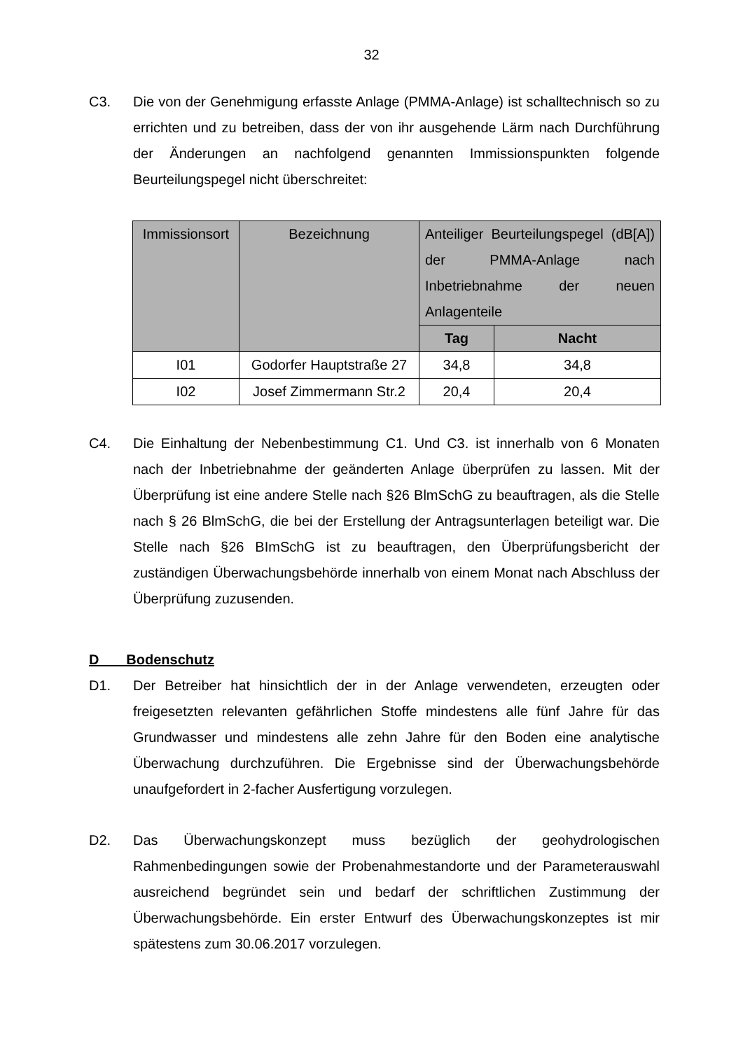32
C3. Die von der Genehmigung erfasste Anlage (PMMA-Anlage) ist schalltechnisch so zu errichten und zu betreiben, dass der von ihr ausgehende Lärm nach Durchführung der Änderungen an nachfolgend genannten Immissionspunkten folgende Beurteilungspegel nicht überschreitet:
| Immissionsort | Bezeichnung | Anteiliger Beurteilungspegel (dB[A]) der PMMA-Anlage nach Inbetriebnahme der neuen Anlagenteile | |
| --- | --- | --- | --- |
| | | Tag | Nacht |
| I01 | Godorfer Hauptstraße 27 | 34,8 | 34,8 |
| I02 | Josef Zimmermann Str.2 | 20,4 | 20,4 |
C4. Die Einhaltung der Nebenbestimmung C1. Und C3. ist innerhalb von 6 Monaten nach der Inbetriebnahme der geänderten Anlage überprüfen zu lassen. Mit der Überprüfung ist eine andere Stelle nach §26 BlmSchG zu beauftragen, als die Stelle nach § 26 BlmSchG, die bei der Erstellung der Antragsunterlagen beteiligt war. Die Stelle nach §26 BImSchG ist zu beauftragen, den Überprüfungsbericht der zuständigen Überwachungsbehörde innerhalb von einem Monat nach Abschluss der Überprüfung zuzusenden.
D Bodenschutz
D1. Der Betreiber hat hinsichtlich der in der Anlage verwendeten, erzeugten oder freigesetzten relevanten gefährlichen Stoffe mindestens alle fünf Jahre für das Grundwasser und mindestens alle zehn Jahre für den Boden eine analytische Überwachung durchzuführen. Die Ergebnisse sind der Überwachungsbehörde unaufgefordert in 2-facher Ausfertigung vorzulegen.
D2. Das Überwachungskonzept muss bezüglich der geohydrologischen Rahmenbedingungen sowie der Probenahmestandorte und der Parameterauswahl ausreichend begründet sein und bedarf der schriftlichen Zustimmung der Überwachungsbehörde. Ein erster Entwurf des Überwachungskonzeptes ist mir spätestens zum 30.06.2017 vorzulegen.